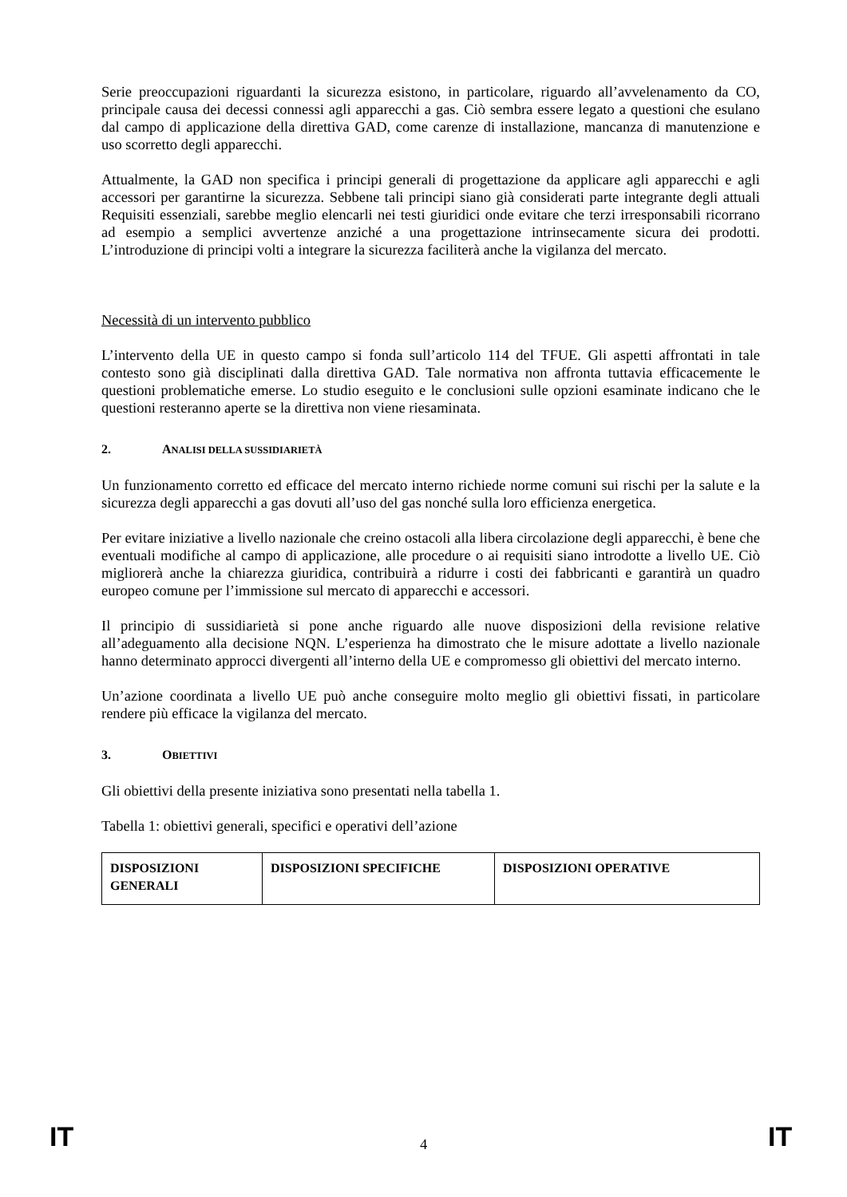Serie preoccupazioni riguardanti la sicurezza esistono, in particolare, riguardo all’avvelenamento da CO, principale causa dei decessi connessi agli apparecchi a gas. Ciò sembra essere legato a questioni che esulano dal campo di applicazione della direttiva GAD, come carenze di installazione, mancanza di manutenzione e uso scorretto degli apparecchi.
Attualmente, la GAD non specifica i principi generali di progettazione da applicare agli apparecchi e agli accessori per garantirne la sicurezza. Sebbene tali principi siano già considerati parte integrante degli attuali Requisiti essenziali, sarebbe meglio elencarli nei testi giuridici onde evitare che terzi irresponsabili ricorrano ad esempio a semplici avvertenze anziché a una progettazione intrinsecamente sicura dei prodotti. L’introduzione di principi volti a integrare la sicurezza faciliterà anche la vigilanza del mercato.
Necessità di un intervento pubblico
L’intervento della UE in questo campo si fonda sull’articolo 114 del TFUE. Gli aspetti affrontati in tale contesto sono già disciplinati dalla direttiva GAD. Tale normativa non affronta tuttavia efficacemente le questioni problematiche emerse. Lo studio eseguito e le conclusioni sulle opzioni esaminate indicano che le questioni resteranno aperte se la direttiva non viene riesaminata.
2. ANALISI DELLA SUSSIDIARIETÀ
Un funzionamento corretto ed efficace del mercato interno richiede norme comuni sui rischi per la salute e la sicurezza degli apparecchi a gas dovuti all’uso del gas nonché sulla loro efficienza energetica.
Per evitare iniziative a livello nazionale che creino ostacoli alla libera circolazione degli apparecchi, è bene che eventuali modifiche al campo di applicazione, alle procedure o ai requisiti siano introdotte a livello UE. Ciò migliorerà anche la chiarezza giuridica, contribuirà a ridurre i costi dei fabbricanti e garantirà un quadro europeo comune per l’immissione sul mercato di apparecchi e accessori.
Il principio di sussidiarietà si pone anche riguardo alle nuove disposizioni della revisione relative all’adeguamento alla decisione NQN. L’esperienza ha dimostrato che le misure adottate a livello nazionale hanno determinato approcci divergenti all’interno della UE e compromesso gli obiettivi del mercato interno.
Un’azione coordinata a livello UE può anche conseguire molto meglio gli obiettivi fissati, in particolare rendere più efficace la vigilanza del mercato.
3. OBIETTIVI
Gli obiettivi della presente iniziativa sono presentati nella tabella 1.
Tabella 1: obiettivi generali, specifici e operativi dell’azione
| DISPOSIZIONI GENERALI | DISPOSIZIONI SPECIFICHE | DISPOSIZIONI OPERATIVE |
| --- | --- | --- |
IT
4
IT